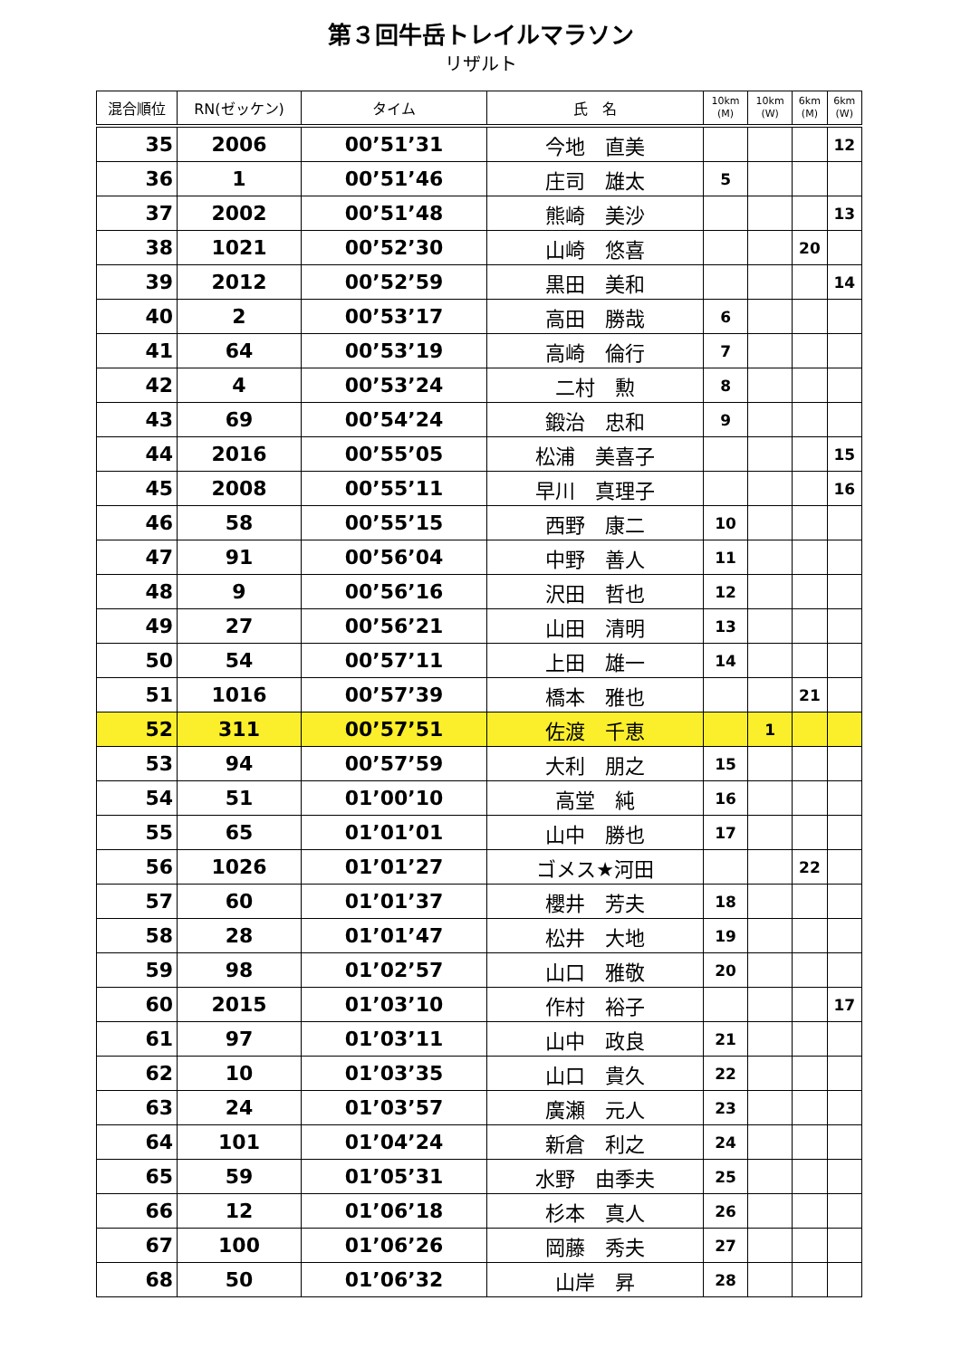第３回牛岳トレイルマラソン
リザルト
| 混合順位 | RN(ゼッケン) | タイム | 氏 名 | 10km (M) | 10km (W) | 6km (M) | 6km (W) |
| --- | --- | --- | --- | --- | --- | --- | --- |
| 35 | 2006 | 00’51’31 | 今地 直美 | | | | 12 |
| 36 | 1 | 00’51’46 | 庄司 雄太 | 5 | | | |
| 37 | 2002 | 00’51’48 | 熊崎 美沙 | | | | 13 |
| 38 | 1021 | 00’52’30 | 山崎 悠喜 | | | 20 | |
| 39 | 2012 | 00’52’59 | 黒田 美和 | | | | 14 |
| 40 | 2 | 00’53’17 | 高田 勝哉 | 6 | | | |
| 41 | 64 | 00’53’19 | 高崎 倫行 | 7 | | | |
| 42 | 4 | 00’53’24 | 二村 勲 | 8 | | | |
| 43 | 69 | 00’54’24 | 鍛治 忠和 | 9 | | | |
| 44 | 2016 | 00’55’05 | 松浦 美喜子 | | | | 15 |
| 45 | 2008 | 00’55’11 | 早川 真理子 | | | | 16 |
| 46 | 58 | 00’55’15 | 西野 康二 | 10 | | | |
| 47 | 91 | 00’56’04 | 中野 善人 | 11 | | | |
| 48 | 9 | 00’56’16 | 沢田 哲也 | 12 | | | |
| 49 | 27 | 00’56’21 | 山田 清明 | 13 | | | |
| 50 | 54 | 00’57’11 | 上田 雄一 | 14 | | | |
| 51 | 1016 | 00’57’39 | 橋本 雅也 | | | 21 | |
| 52 | 311 | 00’57’51 | 佐渡 千恵 | | 1 | | |
| 53 | 94 | 00’57’59 | 大利 朋之 | 15 | | | |
| 54 | 51 | 01’00’10 | 高堂 純 | 16 | | | |
| 55 | 65 | 01’01’01 | 山中 勝也 | 17 | | | |
| 56 | 1026 | 01’01’27 | ゴメス★河田 | | | 22 | |
| 57 | 60 | 01’01’37 | 櫻井 芳夫 | 18 | | | |
| 58 | 28 | 01’01’47 | 松井 大地 | 19 | | | |
| 59 | 98 | 01’02’57 | 山口 雅敬 | 20 | | | |
| 60 | 2015 | 01’03’10 | 作村 裕子 | | | | 17 |
| 61 | 97 | 01’03’11 | 山中 政良 | 21 | | | |
| 62 | 10 | 01’03’35 | 山口 貴久 | 22 | | | |
| 63 | 24 | 01’03’57 | 廣瀬 元人 | 23 | | | |
| 64 | 101 | 01’04’24 | 新倉 利之 | 24 | | | |
| 65 | 59 | 01’05’31 | 水野 由季夫 | 25 | | | |
| 66 | 12 | 01’06’18 | 杉本 真人 | 26 | | | |
| 67 | 100 | 01’06’26 | 岡藤 秀夫 | 27 | | | |
| 68 | 50 | 01’06’32 | 山岸 昇 | 28 | | | |